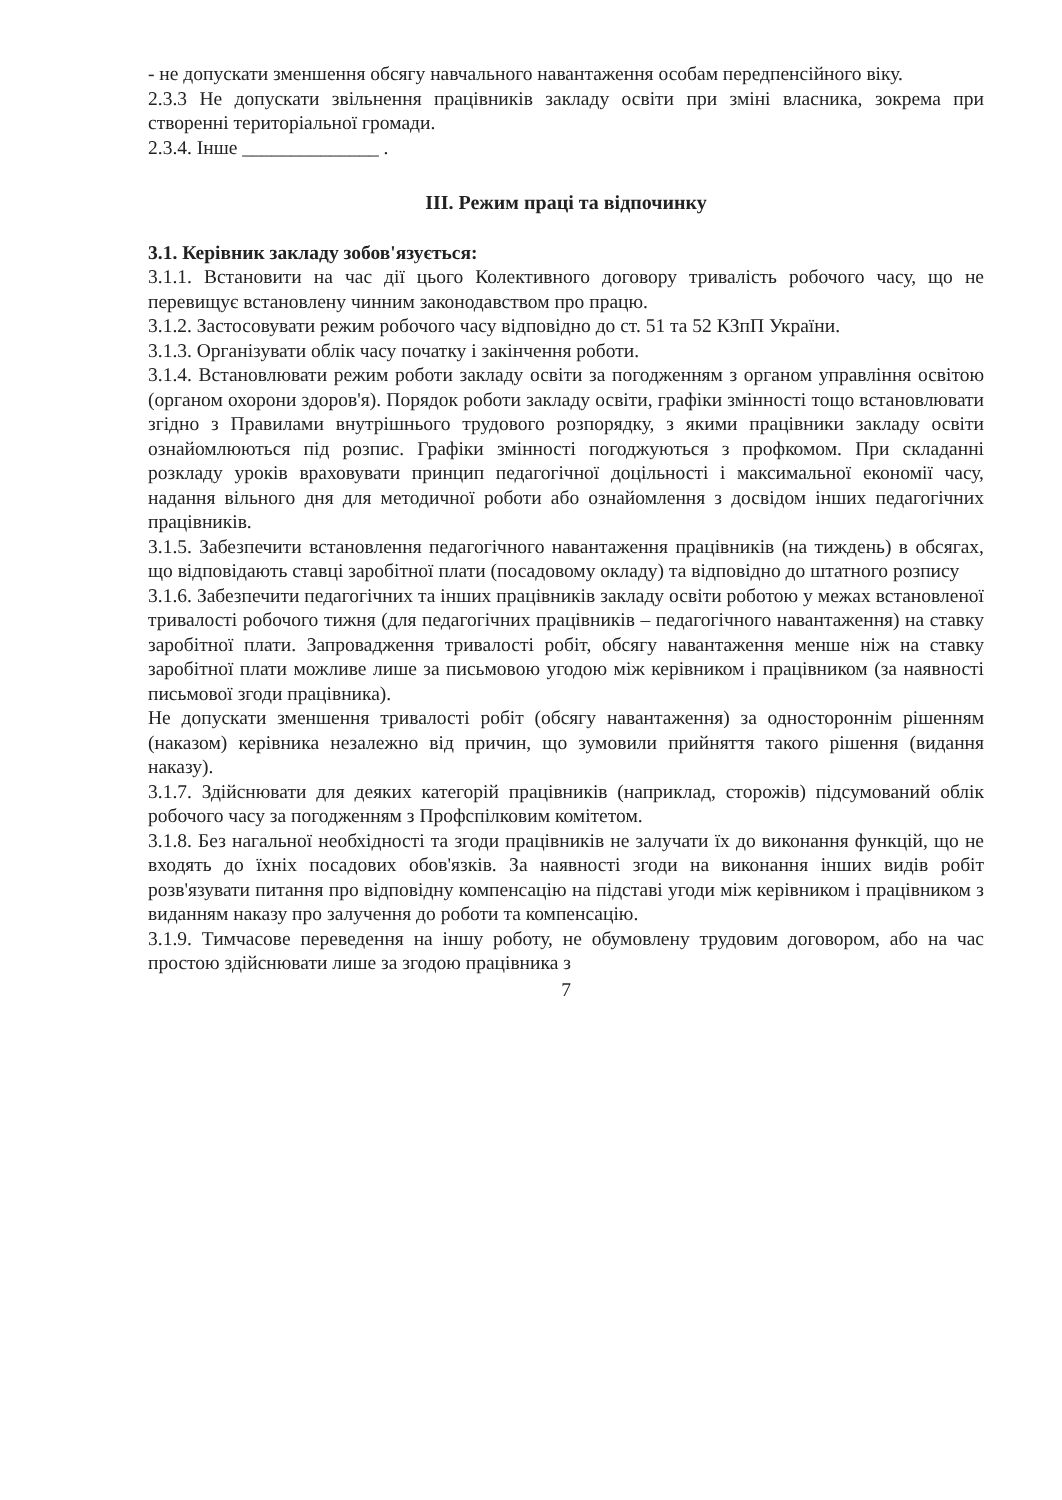- не допускати зменшення обсягу навчального навантаження особам передпенсійного віку.
2.3.3 Не допускати звільнення працівників закладу освіти при зміні власника, зокрема при створенні територіальної громади.
2.3.4. Інше ______________ .
ІІІ. Режим праці та відпочинку
3.1. Керівник закладу зобов'язується:
3.1.1. Встановити на час дії цього Колективного договору тривалість робочого часу, що не перевищує встановлену чинним законодавством про працю.
3.1.2. Застосовувати режим робочого часу відповідно до ст. 51 та 52 КЗпП України.
3.1.3. Організувати облік часу початку і закінчення роботи.
3.1.4. Встановлювати режим роботи закладу освіти за погодженням з органом управління освітою (органом охорони здоров'я). Порядок роботи закладу освіти, графіки змінності тощо встановлювати згідно з Правилами внутрішнього трудового розпорядку, з якими працівники закладу освіти ознайомлюються під розпис. Графіки змінності погоджуються з профкомом. При складанні розкладу уроків враховувати принцип педагогічної доцільності і максимальної економії часу, надання вільного дня для методичної роботи або ознайомлення з досвідом інших педагогічних працівників.
3.1.5. Забезпечити встановлення педагогічного навантаження працівників (на тиждень) в обсягах, що відповідають ставці заробітної плати (посадовому окладу) та відповідно до штатного розпису
3.1.6. Забезпечити педагогічних та інших працівників закладу освіти роботою у межах встановленої тривалості робочого тижня (для педагогічних працівників – педагогічного навантаження) на ставку заробітної плати. Запровадження тривалості робіт, обсягу навантаження менше ніж на ставку заробітної плати можливе лише за письмовою угодою між керівником і працівником (за наявності письмової згоди працівника).
Не допускати зменшення тривалості робіт (обсягу навантаження) за одностороннім рішенням (наказом) керівника незалежно від причин, що зумовили прийняття такого рішення (видання наказу).
3.1.7. Здійснювати для деяких категорій працівників (наприклад, сторожів) підсумований облік робочого часу за погодженням з Профспілковим комітетом.
3.1.8. Без нагальної необхідності та згоди працівників не залучати їх до виконання функцій, що не входять до їхніх посадових обов'язків. За наявності згоди на виконання інших видів робіт розв'язувати питання про відповідну компенсацію на підставі угоди між керівником і працівником з виданням наказу про залучення до роботи та компенсацію.
3.1.9. Тимчасове переведення на іншу роботу, не обумовлену трудовим договором, або на час простою здійснювати лише за згодою працівника з
7